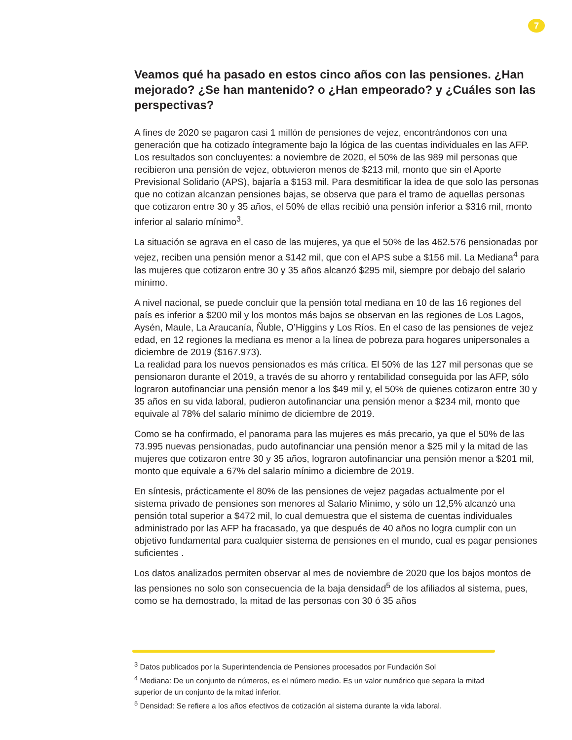7
Veamos qué ha pasado en estos cinco años con las pensiones. ¿Han mejorado? ¿Se han mantenido? o ¿Han empeorado? y ¿Cuáles son las perspectivas?
A fines de 2020 se pagaron casi 1 millón de pensiones de vejez, encontrándonos con una generación que ha cotizado íntegramente bajo la lógica de las cuentas individuales en las AFP. Los resultados son concluyentes: a noviembre de 2020, el 50% de las 989 mil personas que recibieron una pensión de vejez, obtuvieron menos de $213 mil, monto que sin el Aporte Previsional Solidario (APS), bajaría a $153 mil. Para desmitificar la idea de que solo las personas que no cotizan alcanzan pensiones bajas, se observa que para el tramo de aquellas personas que cotizaron entre 30 y 35 años, el 50% de ellas recibió una pensión inferior a $316 mil, monto inferior al salario mínimo<sup>3</sup>.
La situación se agrava en el caso de las mujeres, ya que el 50% de las 462.576 pensionadas por vejez, reciben una pensión menor a $142 mil, que con el APS sube a $156 mil. La Mediana<sup>4</sup> para las mujeres que cotizaron entre 30 y 35 años alcanzó $295 mil, siempre por debajo del salario mínimo.
A nivel nacional, se puede concluir que la pensión total mediana en 10 de las 16 regiones del país es inferior a $200 mil y los montos más bajos se observan en las regiones de Los Lagos, Aysén, Maule, La Araucanía, Ñuble, O’Higgins y Los Ríos. En el caso de las pensiones de vejez edad, en 12 regiones la mediana es menor a la línea de pobreza para hogares unipersonales a diciembre de 2019 ($167.973).
La realidad para los nuevos pensionados es más crítica. El 50% de las 127 mil personas que se pensionaron durante el 2019, a través de su ahorro y rentabilidad conseguida por las AFP, sólo lograron autofinanciar una pensión menor a los $49 mil y, el 50% de quienes cotizaron entre 30 y 35 años en su vida laboral, pudieron autofinanciar una pensión menor a $234 mil, monto que equivale al 78% del salario mínimo de diciembre de 2019.
Como se ha confirmado, el panorama para las mujeres es más precario, ya que el 50% de las 73.995 nuevas pensionadas, pudo autofinanciar una pensión menor a $25 mil y la mitad de las mujeres que cotizaron entre 30 y 35 años, lograron autofinanciar una pensión menor a $201 mil, monto que equivale a 67% del salario mínimo a diciembre de 2019.
En síntesis, prácticamente el 80% de las pensiones de vejez pagadas actualmente por el sistema privado de pensiones son menores al Salario Mínimo, y sólo un 12,5% alcanzó una pensión total superior a $472 mil, lo cual demuestra que el sistema de cuentas individuales administrado por las AFP ha fracasado, ya que después de 40 años no logra cumplir con un objetivo fundamental para cualquier sistema de pensiones en el mundo, cual es pagar pensiones suficientes .
Los datos analizados permiten observar al mes de noviembre de 2020 que los bajos montos de las pensiones no solo son consecuencia de la baja densidad<sup>5</sup> de los afiliados al sistema, pues, como se ha demostrado, la mitad de las personas con 30 ó 35 años
<sup>3</sup> Datos publicados por la Superintendencia de Pensiones procesados por Fundación Sol
<sup>4</sup> Mediana: De un conjunto de números, es el número medio. Es un valor numérico que separa la mitad superior de un conjunto de la mitad inferior.
<sup>5</sup> Densidad: Se refiere a los años efectivos de cotización al sistema durante la vida laboral.